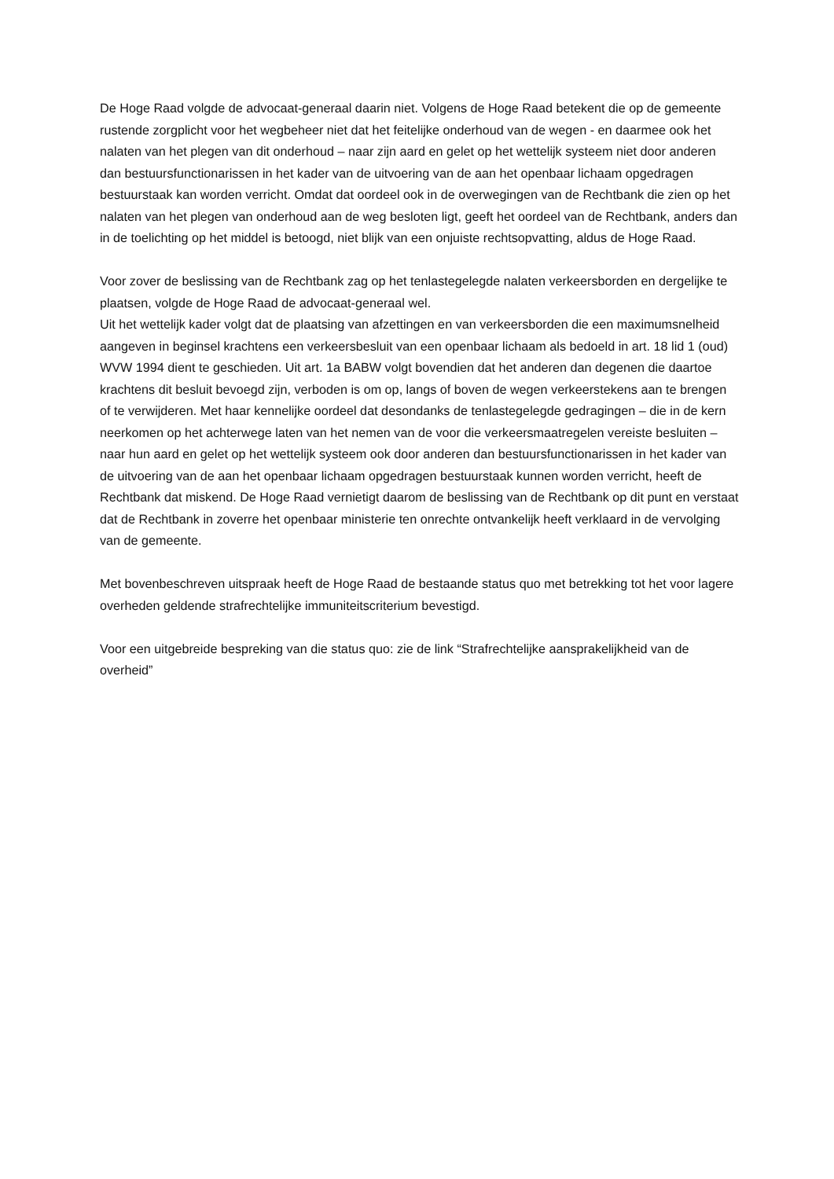De Hoge Raad volgde de advocaat-generaal daarin niet. Volgens de Hoge Raad betekent die op de gemeente rustende zorgplicht voor het wegbeheer niet dat het feitelijke onderhoud van de wegen - en daarmee ook het nalaten van het plegen van dit onderhoud – naar zijn aard en gelet op het wettelijk systeem niet door anderen dan bestuursfunctionarissen in het kader van de uitvoering van de aan het openbaar lichaam opgedragen bestuurstaak kan worden verricht. Omdat dat oordeel ook in de overwegingen van de Rechtbank die zien op het nalaten van het plegen van onderhoud aan de weg besloten ligt, geeft het oordeel van de Rechtbank, anders dan in de toelichting op het middel is betoogd, niet blijk van een onjuiste rechtsopvatting, aldus de Hoge Raad.
Voor zover de beslissing van de Rechtbank zag op het tenlastegelegde nalaten verkeersborden en dergelijke te plaatsen, volgde de Hoge Raad de advocaat-generaal wel.
Uit het wettelijk kader volgt dat de plaatsing van afzettingen en van verkeersborden die een maximumsnelheid aangeven in beginsel krachtens een verkeersbesluit van een openbaar lichaam als bedoeld in art. 18 lid 1 (oud) WVW 1994 dient te geschieden. Uit art. 1a BABW volgt bovendien dat het anderen dan degenen die daartoe krachtens dit besluit bevoegd zijn, verboden is om op, langs of boven de wegen verkeerstekens aan te brengen of te verwijderen. Met haar kennelijke oordeel dat desondanks de tenlastegelegde gedragingen – die in de kern neerkomen op het achterwege laten van het nemen van de voor die verkeersmaatregelen vereiste besluiten – naar hun aard en gelet op het wettelijk systeem ook door anderen dan bestuursfunctionarissen in het kader van de uitvoering van de aan het openbaar lichaam opgedragen bestuurstaak kunnen worden verricht, heeft de Rechtbank dat miskend. De Hoge Raad vernietigt daarom de beslissing van de Rechtbank op dit punt en verstaat dat de Rechtbank in zoverre het openbaar ministerie ten onrechte ontvankelijk heeft verklaard in de vervolging van de gemeente.
Met bovenbeschreven uitspraak heeft de Hoge Raad de bestaande status quo met betrekking tot het voor lagere overheden geldende strafrechtelijke immuniteitscriterium bevestigd.
Voor een uitgebreide bespreking van die status quo: zie de link “Strafrechtelijke aansprakelijkheid van de overheid”